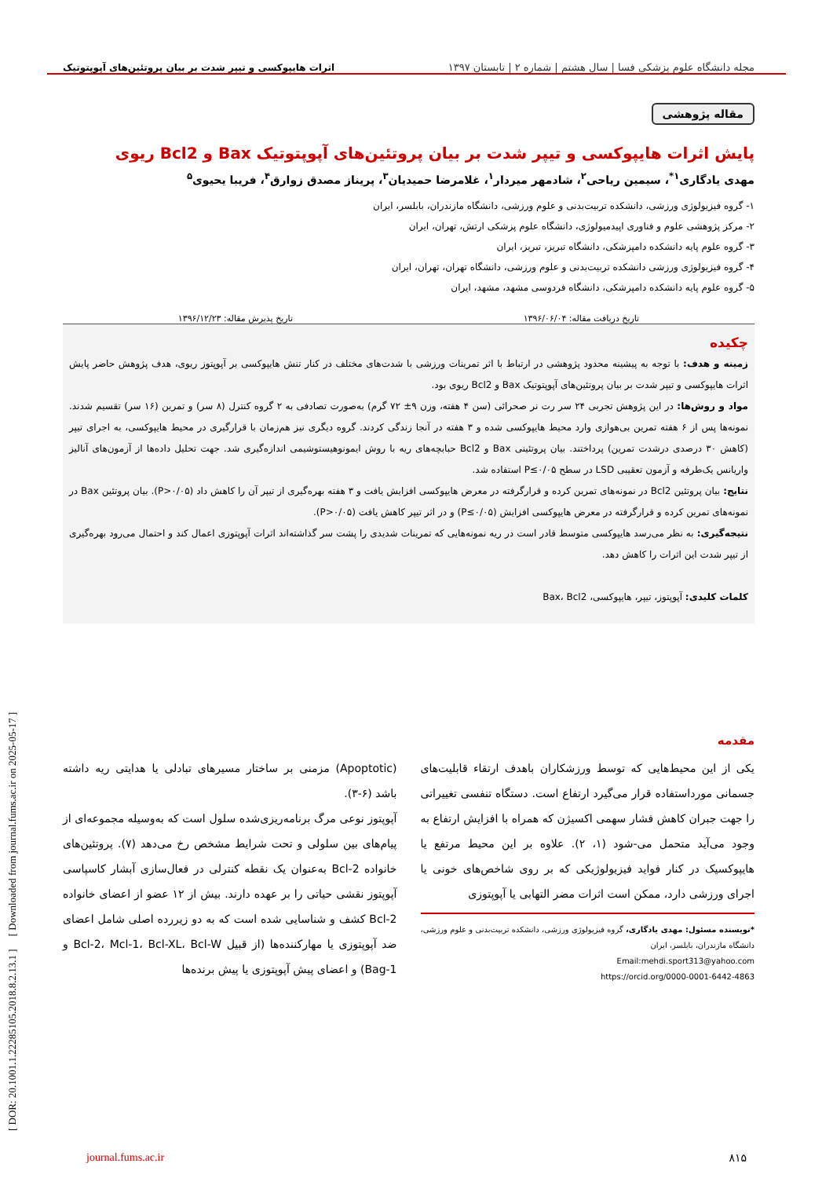[ DOR: 20.1001.1.22285105.2018.8.2.13.1 ] [ Downloaded from journal.fums.ac.ir on 2025-05-17 ]
مجله دانشگاه علوم پزشکی فسا | سال هشتم | شماره ۲ | تابستان ۱۳۹۷ اثرات هایپوکسی و تیپر شدت بر بیان پروتئین‌های آپوپتوتیک
مقاله پژوهشی
پایش اثرات هایپوکسی و تیپر شدت بر بیان پروتئین‌های آپوپتوتیک Bax و Bcl2 ریوی
مهدی یادگاری<sup>۱*</sup>، سیمین ریاحی<sup>۲</sup>، شادمهر میردار<sup>۱</sup>، غلامرضا حمیدیان<sup>۳</sup>، پریناز مصدق زوارق<sup>۴</sup>، فریبا یحیوی<sup>۵</sup>
۱- گروه فیزیولوژی ورزشی، دانشکده تربیت‌بدنی و علوم ورزشی، دانشگاه مازندران، بابلسر، ایران
۲- مرکز پژوهشی علوم و فناوری اپیدمیولوژی، دانشگاه علوم پزشکی ارتش، تهران، ایران
۳- گروه علوم پایه دانشکده دامپزشکی، دانشگاه تبریز، تبریز، ایران
۴- گروه فیزیولوژی ورزشی دانشکده تربیت‌بدنی و علوم ورزشی، دانشگاه تهران، تهران، ایران
۵- گروه علوم پایه دانشکده دامپزشکی، دانشگاه فردوسی مشهد، مشهد، ایران
تاریخ دریافت مقاله: ۱۳۹۶/۰۶/۰۴ تاریخ پذیرش مقاله: ۱۳۹۶/۱۲/۲۳
چکیده
زمینه و هدف: با توجه به پیشینه محدود پژوهشی در ارتباط با اثر تمرینات ورزشی با شدت‌های مختلف در کنار تنش هایپوکسی بر آپوپتوز ریوی، هدف پژوهش حاضر پایش اثرات هایپوکسی و تیپر شدت بر بیان پروتئین‌های آپوپتوتیک Bax و Bcl2 ریوی بود.
مواد و روش‌ها: در این پژوهش تجربی ۲۴ سر رت نر صحرائی (سن ۴ هفته، وزن ۹± ۷۲ گرم) به‌صورت تصادفی به ۲ گروه کنترل (۸ سر) و تمرین (۱۶ سر) تقسیم شدند. نمونه‌ها پس از ۶ هفته تمرین بی‌هوازی وارد محیط هایپوکسی شده و ۳ هفته در آنجا زندگی کردند. گروه دیگری نیز هم‌زمان با قرارگیری در محیط هایپوکسی، به اجرای تیپر (کاهش ۳۰ درصدی درشدت تمرین) پرداختند. بیان پروتئینی Bax و Bcl2 حبابچه‌های ریه با روش ایمونوهیستوشیمی اندازه‌گیری شد. جهت تحلیل داده‌ها از آزمون‌های آنالیز واریانس یک‌طرفه و آزمون تعقیبی LSD در سطح P≤۰/۰۵ استفاده شد.
نتایج: بیان پروتئین Bcl2 در نمونه‌های تمرین کرده و قرارگرفته در معرض هایپوکسی افزایش یافت و ۳ هفته بهره‌گیری از تیپر آن را کاهش داد (P>۰/۰۵). بیان پروتئین Bax در نمونه‌های تمرین کرده و قرارگرفته در معرض هایپوکسی افزایش (P≤۰/۰۵) و در اثر تیپر کاهش یافت (P>۰/۰۵).
نتیجه‌گیری: به نظر می‌رسد هایپوکسی متوسط قادر است در ریه نمونه‌هایی که تمرینات شدیدی را پشت سر گذاشته‌اند اثرات آپوپتوزی اعمال کند و احتمال می‌رود بهره‌گیری از تیپر شدت این اثرات را کاهش دهد.
کلمات کلیدی: آپوپتوز، تیپر، هایپوکسی، Bax، Bcl2
مقدمه
یکی از این محیط‌هایی که توسط ورزشکاران باهدف ارتقاء قابلیت‌های جسمانی مورداستفاده قرار می‌گیرد ارتفاع است. دستگاه تنفسی تغییراتی را جهت جبران کاهش فشار سهمی اکسیژن که همراه با افزایش ارتفاع به وجود می‌آید متحمل می-شود (۱، ۲). علاوه بر این محیط مرتفع یا هایپوکسیک در کنار فواید فیزیولوژیکی که بر روی شاخص‌های خونی یا اجرای ورزشی دارد، ممکن است اثرات مضر التهابی یا آپوپتوزی
*نویسنده مسئول: مهدی یادگاری، گروه فیزیولوژی ورزشی، دانشکده تربیت‌بدنی و علوم ورزشی، دانشگاه مازندران، بابلسر، ایران
Email:mehdi.sport313@yahoo.com
https://orcid.org/0000-0001-6442-4863
(Apoptotic) مزمنی بر ساختار مسیرهای تبادلی یا هدایتی ریه داشته باشد (۶-۳).
آپوپتوز نوعی مرگ برنامه‌ریزی‌شده سلول است که به‌وسیله مجموعه‌ای از پیام‌های بین سلولی و تحت شرایط مشخص رخ می‌دهد (۷). پروتئین‌های خانواده Bcl-2 به‌عنوان یک نقطه کنترلی در فعال‌سازی آبشار کاسپاسی آپوپتوز نقشی حیاتی را بر عهده دارند. بیش از ۱۲ عضو از اعضای خانواده Bcl-2 کشف و شناسایی شده است که به دو زیررده اصلی شامل اعضای ضد آپوپتوزی یا مهارکننده‌ها (از قبیل Bcl-2، Mcl-1، Bcl-XL، Bcl-W و Bag-1) و اعضای پیش آپوپتوزی یا پیش برنده‌ها
۸۱۵ journal.fums.ac.ir